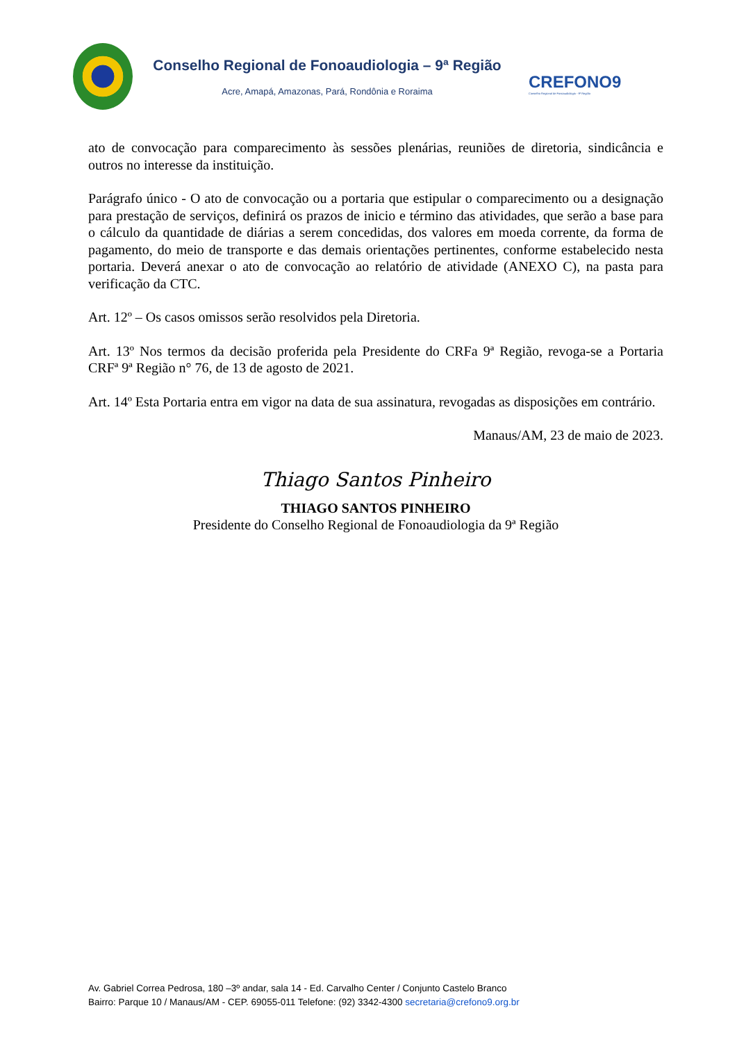Conselho Regional de Fonoaudiologia – 9ª Região
Acre, Amapá, Amazonas, Pará, Rondônia e Roraima
CREFONO9
Conselho Regional de Fonoaudiologia - 9ª Região
ato de convocação para comparecimento às sessões plenárias, reuniões de diretoria, sindicância e outros no interesse da instituição.
Parágrafo único - O ato de convocação ou a portaria que estipular o comparecimento ou a designação para prestação de serviços, definirá os prazos de inicio e término das atividades, que serão a base para o cálculo da quantidade de diárias a serem concedidas, dos valores em moeda corrente, da forma de pagamento, do meio de transporte e das demais orientações pertinentes, conforme estabelecido nesta portaria. Deverá anexar o ato de convocação ao relatório de atividade (ANEXO C), na pasta para verificação da CTC.
Art. 12º – Os casos omissos serão resolvidos pela Diretoria.
Art. 13º Nos termos da decisão proferida pela Presidente do CRFa 9ª Região, revoga-se a Portaria CRFª 9ª Região n° 76, de 13 de agosto de 2021.
Art. 14º Esta Portaria entra em vigor na data de sua assinatura, revogadas as disposições em contrário.
Manaus/AM, 23 de maio de 2023.
Thiago Santos Pinheiro
THIAGO SANTOS PINHEIRO
Presidente do Conselho Regional de Fonoaudiologia da 9ª Região
Av. Gabriel Correa Pedrosa, 180 –3º andar, sala 14 - Ed. Carvalho Center / Conjunto Castelo Branco
Bairro: Parque 10 / Manaus/AM - CEP. 69055-011 Telefone: (92) 3342-4300 secretaria@crefono9.org.br